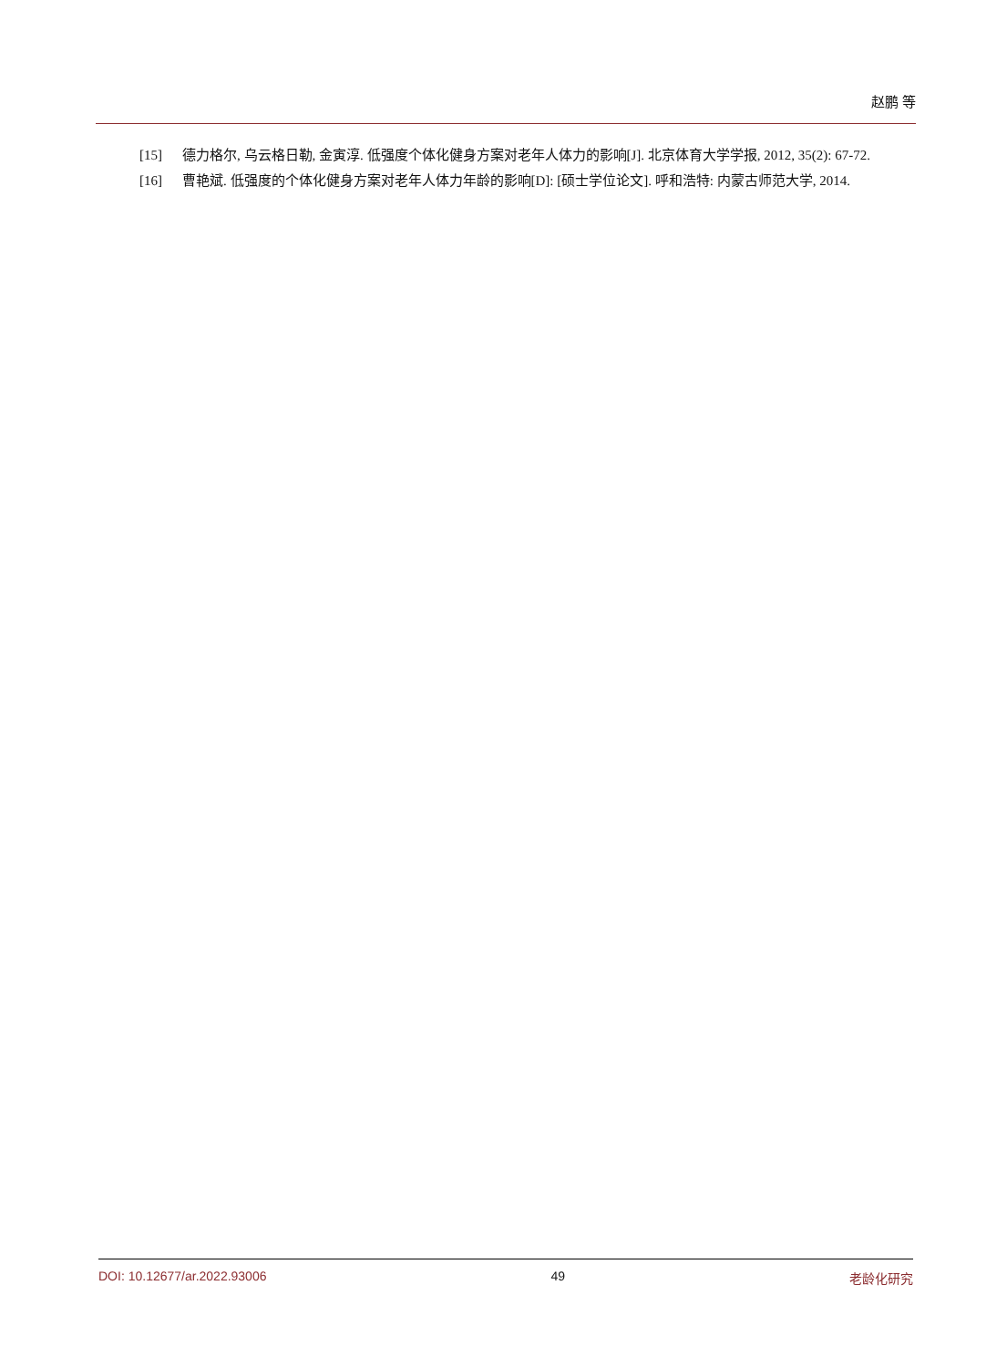赵鹏 等
[15] 德力格尔, 乌云格日勒, 金寅淳. 低强度个体化健身方案对老年人体力的影响[J]. 北京体育大学学报, 2012, 35(2): 67-72.
[16] 曹艳斌. 低强度的个体化健身方案对老年人体力年龄的影响[D]: [硕士学位论文]. 呼和浩特: 内蒙古师范大学, 2014.
DOI: 10.12677/ar.2022.93006 49 老龄化研究